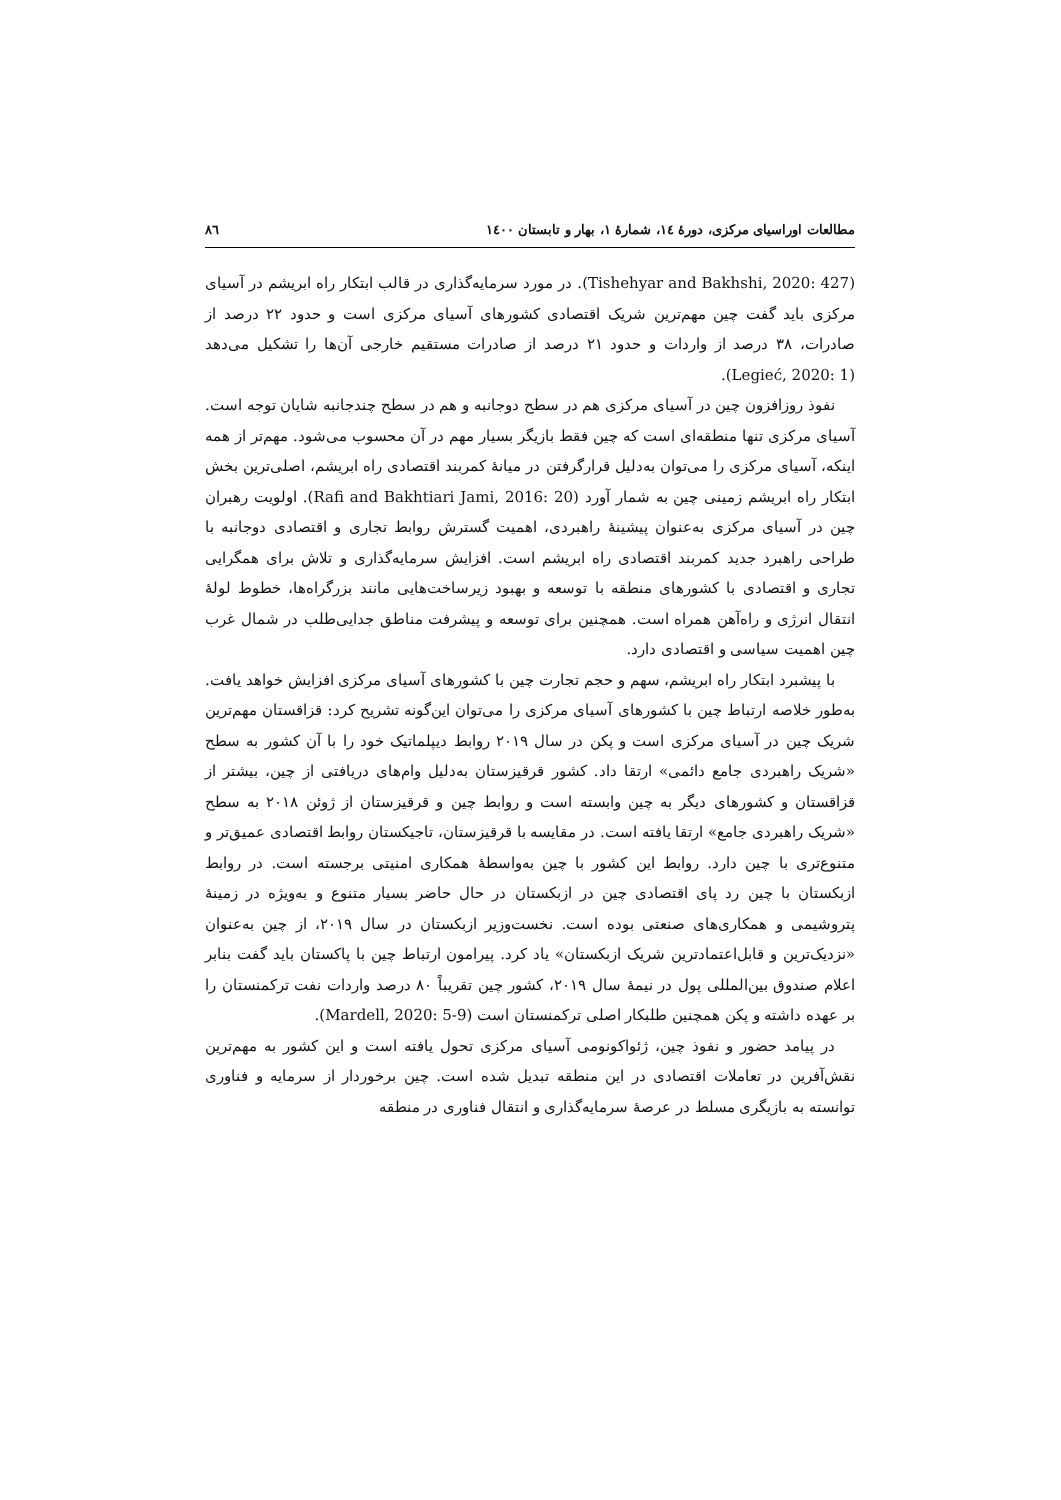مطالعات اوراسیای مرکزی، دورهٔ ۱٤، شمارهٔ ۱، بهار و تابستان ۱٤۰۰ ۸٦
(Tishehyar and Bakhshi, 2020: 427). در مورد سرمایه‌گذاری در قالب ابتکار راه ابریشم در آسیای مرکزی باید گفت چین مهم‌ترین شریک اقتصادی کشورهای آسیای مرکزی است و حدود ۲۲ درصد از صادرات، ۳۸ درصد از واردات و حدود ۲۱ درصد از صادرات مستقیم خارجی آن‌ها را تشکیل می‌دهد (Legieć, 2020: 1).
نفوذ روزافزون چین در آسیای مرکزی هم در سطح دوجانبه و هم در سطح چندجانبه شایان توجه است. آسیای مرکزی تنها منطقه‌ای است که چین فقط بازیگر بسیار مهم در آن محسوب می‌شود. مهم‌تر از همه اینکه، آسیای مرکزی را می‌توان به‌دلیل قرارگرفتن در میانهٔ کمربند اقتصادی راه ابریشم، اصلی‌ترین بخش ابتکار راه ابریشم زمینی چین به شمار آورد (Rafi and Bakhtiari Jami, 2016: 20). اولویت رهبران چین در آسیای مرکزی به‌عنوان پیشینهٔ راهبردی، اهمیت گسترش روابط تجاری و اقتصادی دوجانبه با طراحی راهبرد جدید کمربند اقتصادی راه ابریشم است. افزایش سرمایه‌گذاری و تلاش برای همگرایی تجاری و اقتصادی با کشورهای منطقه با توسعه و بهبود زیرساخت‌هایی مانند بزرگراه‌ها، خطوط لولهٔ انتقال انرژی و راه‌آهن همراه است. همچنین برای توسعه و پیشرفت مناطق جدایی‌طلب در شمال غرب چین اهمیت سیاسی و اقتصادی دارد.
با پیشبرد ابتکار راه ابریشم، سهم و حجم تجارت چین با کشورهای آسیای مرکزی افزایش خواهد یافت. به‌طور خلاصه ارتباط چین با کشورهای آسیای مرکزی را می‌توان این‌گونه تشریح کرد: قزاقستان مهم‌ترین شریک چین در آسیای مرکزی است و پکن در سال ۲۰۱۹ روابط دیپلماتیک خود را با آن کشور به سطح «شریک راهبردی جامع دائمی» ارتقا داد. کشور قرقیزستان به‌دلیل وام‌های دریافتی از چین، بیشتر از قزاقستان و کشورهای دیگر به چین وابسته است و روابط چین و قرقیزستان از ژوئن ۲۰۱۸ به سطح «شریک راهبردی جامع» ارتقا یافته است. در مقایسه با قرقیزستان، تاجیکستان روابط اقتصادی عمیق‌تر و متنوع‌تری با چین دارد. روابط این کشور با چین به‌واسطهٔ همکاری امنیتی برجسته است. در روابط ازبکستان با چین رد پای اقتصادی چین در ازبکستان در حال حاضر بسیار متنوع و به‌ویژه در زمینهٔ پتروشیمی و همکاری‌های صنعتی بوده است. نخست‌وزیر ازبکستان در سال ۲۰۱۹، از چین به‌عنوان «نزدیک‌ترین و قابل‌اعتمادترین شریک ازبکستان» یاد کرد. پیرامون ارتباط چین با پاکستان باید گفت بنابر اعلام صندوق بین‌المللی پول در نیمهٔ سال ۲۰۱۹، کشور چین تقریباً ۸۰ درصد واردات نفت ترکمنستان را بر عهده داشته و پکن همچنین طلبکار اصلی ترکمنستان است (Mardell, 2020: 5-9).
در پیامد حضور و نفوذ چین، ژئواکونومی آسیای مرکزی تحول یافته است و این کشور به مهم‌ترین نقش‌آفرین در تعاملات اقتصادی در این منطقه تبدیل شده است. چین برخوردار از سرمایه و فناوری توانسته به بازیگری مسلط در عرصهٔ سرمایه‌گذاری و انتقال فناوری در منطقه